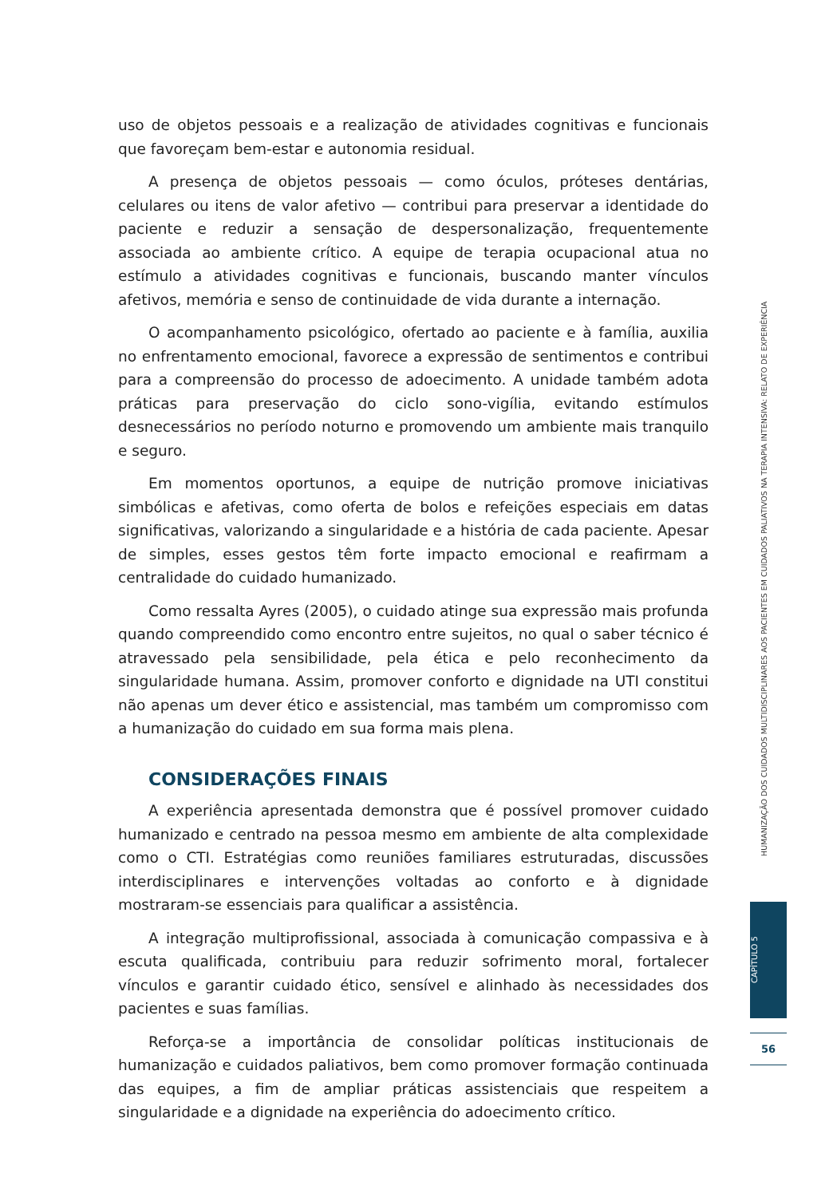uso de objetos pessoais e a realização de atividades cognitivas e funcionais que favoreçam bem-estar e autonomia residual.
A presença de objetos pessoais — como óculos, próteses dentárias, celulares ou itens de valor afetivo — contribui para preservar a identidade do paciente e reduzir a sensação de despersonalização, frequentemente associada ao ambiente crítico. A equipe de terapia ocupacional atua no estímulo a atividades cognitivas e funcionais, buscando manter vínculos afetivos, memória e senso de continuidade de vida durante a internação.
O acompanhamento psicológico, ofertado ao paciente e à família, auxilia no enfrentamento emocional, favorece a expressão de sentimentos e contribui para a compreensão do processo de adoecimento. A unidade também adota práticas para preservação do ciclo sono-vigília, evitando estímulos desnecessários no período noturno e promovendo um ambiente mais tranquilo e seguro.
Em momentos oportunos, a equipe de nutrição promove iniciativas simbólicas e afetivas, como oferta de bolos e refeições especiais em datas significativas, valorizando a singularidade e a história de cada paciente. Apesar de simples, esses gestos têm forte impacto emocional e reafirmam a centralidade do cuidado humanizado.
Como ressalta Ayres (2005), o cuidado atinge sua expressão mais profunda quando compreendido como encontro entre sujeitos, no qual o saber técnico é atravessado pela sensibilidade, pela ética e pelo reconhecimento da singularidade humana. Assim, promover conforto e dignidade na UTI constitui não apenas um dever ético e assistencial, mas também um compromisso com a humanização do cuidado em sua forma mais plena.
CONSIDERAÇÕES FINAIS
A experiência apresentada demonstra que é possível promover cuidado humanizado e centrado na pessoa mesmo em ambiente de alta complexidade como o CTI. Estratégias como reuniões familiares estruturadas, discussões interdisciplinares e intervenções voltadas ao conforto e à dignidade mostraram-se essenciais para qualificar a assistência.
A integração multiprofissional, associada à comunicação compassiva e à escuta qualificada, contribuiu para reduzir sofrimento moral, fortalecer vínculos e garantir cuidado ético, sensível e alinhado às necessidades dos pacientes e suas famílias.
Reforça-se a importância de consolidar políticas institucionais de humanização e cuidados paliativos, bem como promover formação continuada das equipes, a fim de ampliar práticas assistenciais que respeitem a singularidade e a dignidade na experiência do adoecimento crítico.
HUMANIZAÇÃO DOS CUIDADOS MULTIDISCIPLINARES AOS PACIENTES EM CUIDADOS PALIATIVOS NA TERAPIA INTENSIVA: RELATO DE EXPERIÊNCIA
CAPÍTULO 5
56